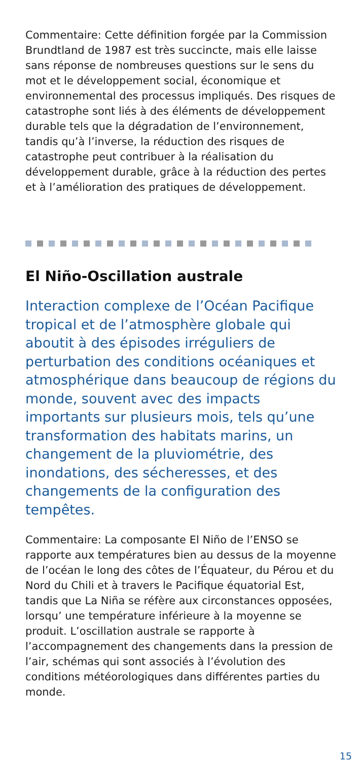Commentaire: Cette définition forgée par la Commission Brundtland de 1987 est très succincte, mais elle laisse sans réponse de nombreuses questions sur le sens du mot et le développement social, économique et environnemental des processus impliqués. Des risques de catastrophe sont liés à des éléments de développement durable tels que la dégradation de l’environnement, tandis qu’à l’inverse, la réduction des risques de catastrophe peut contribuer à la réalisation du développement durable, grâce à la réduction des pertes et à l’amélioration des pratiques de développement.
El Niño-Oscillation australe
Interaction complexe de l’Océan Pacifique tropical et de l’atmosphère globale qui aboutit à des épisodes irréguliers de perturbation des conditions océaniques et atmosphérique dans beaucoup de régions du monde, souvent avec des impacts importants sur plusieurs mois, tels qu’une transformation des habitats marins, un changement de la pluviométrie, des inondations, des sécheresses, et des changements de la configuration des tempêtes.
Commentaire: La composante El Niño de l’ENSO se rapporte aux températures bien au dessus de la moyenne de l’océan le long des côtes de l’Équateur, du Pérou et du Nord du Chili et à travers le Pacifique équatorial Est, tandis que La Niña se réfère aux circonstances opposées, lorsqu’ une température inférieure à la moyenne se produit. L’oscillation australe se rapporte à l’accompagnement des changements dans la pression de l’air, schémas qui sont associés à l’évolution des conditions météorologiques dans différentes parties du monde.
15